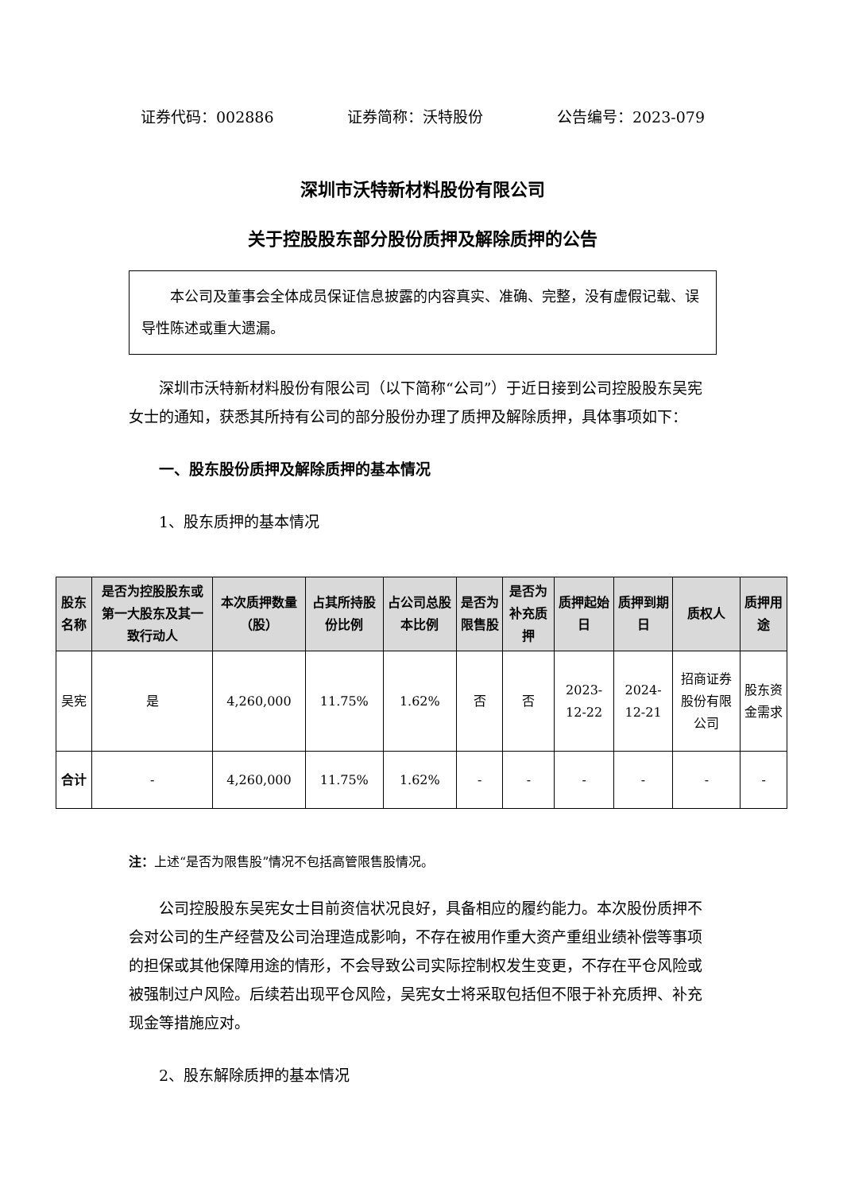证券代码：002886 证券简称：沃特股份 公告编号：2023-079
深圳市沃特新材料股份有限公司
关于控股股东部分股份质押及解除质押的公告
本公司及董事会全体成员保证信息披露的内容真实、准确、完整，没有虚假记载、误导性陈述或重大遗漏。
深圳市沃特新材料股份有限公司（以下简称“公司”）于近日接到公司控股股东吴宪女士的通知，获悉其所持有公司的部分股份办理了质押及解除质押，具体事项如下：
一、股东股份质押及解除质押的基本情况
1、股东质押的基本情况
| 股东名称 | 是否为控股股东或第一大股东及其一致行动人 | 本次质押数量（股） | 占其所持股份比例 | 占公司总股本比例 | 是否为限售股 | 是否为补充质押 | 质押起始日 | 质押到期日 | 质权人 | 质押用途 |
| --- | --- | --- | --- | --- | --- | --- | --- | --- | --- | --- |
| 吴宪 | 是 | 4,260,000 | 11.75% | 1.62% | 否 | 否 | 2023-12-22 | 2024-12-21 | 招商证券股份有限公司 | 股东资金需求 |
| 合计 | - | 4,260,000 | 11.75% | 1.62% | - | - | - | - | - | - |
注：上述“是否为限售股”情况不包括高管限售股情况。
公司控股股东吴宪女士目前资信状况良好，具备相应的履约能力。本次股份质押不会对公司的生产经营及公司治理造成影响，不存在被用作重大资产重组业绩补偿等事项的担保或其他保障用途的情形，不会导致公司实际控制权发生变更，不存在平仓风险或被强制过户风险。后续若出现平仓风险，吴宪女士将采取包括但不限于补充质押、补充现金等措施应对。
2、股东解除质押的基本情况